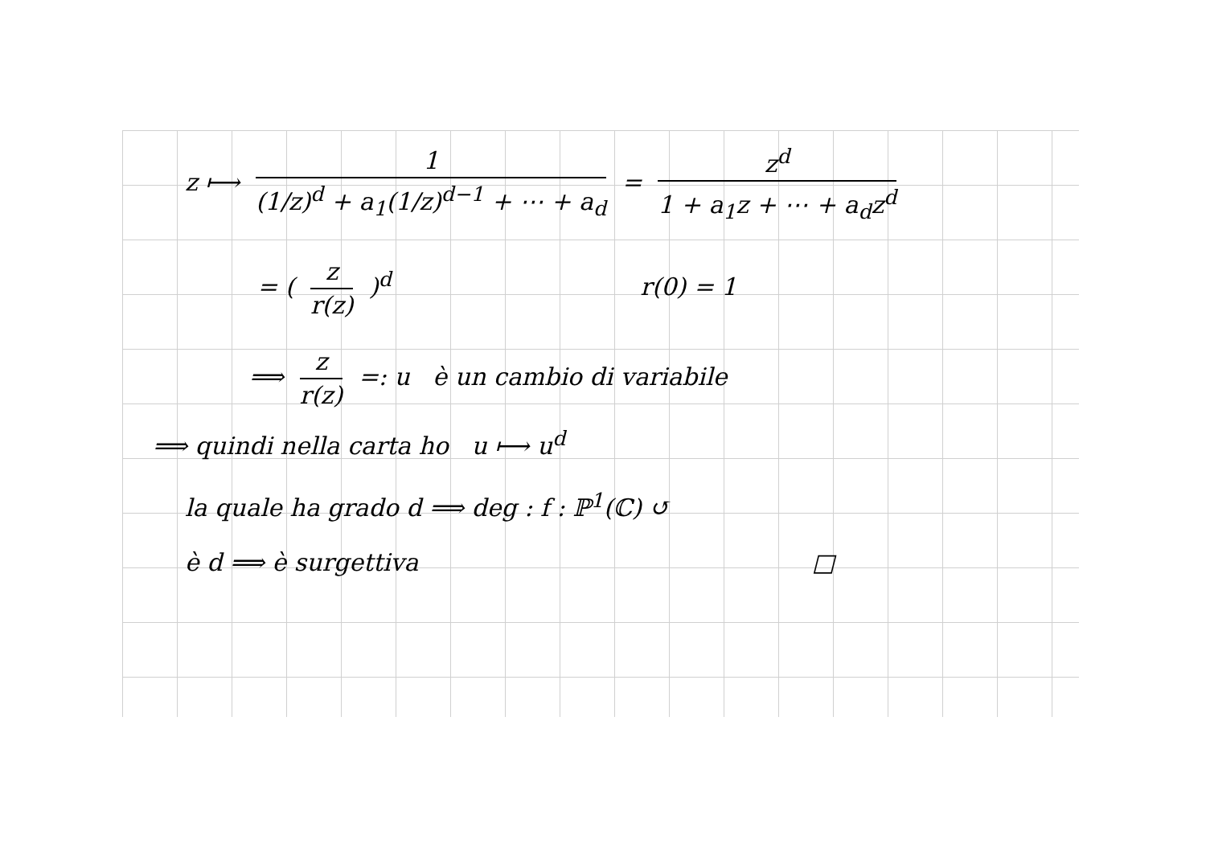z ⟼ 1 (1/z)<sup>d</sup> + a<sub>1</sub>(1/z)<sup>d−1</sup> + ⋯ + a<sub>d</sub> = z<sup>d</sup> 1 + a<sub>1</sub>z + ⋯ + a<sub>d</sub>z<sup>d</sup>
= ( z r(z) )<sup>d</sup> r(0) = 1
⟹ z r(z) =: u è un cambio di variabile
⟹ quindi nella carta ho u ⟼ u<sup>d</sup>
la quale ha grado d ⟹ deg : f : ℙ<sup>1</sup>(ℂ) ↺
è d ⟹ è surgettiva □